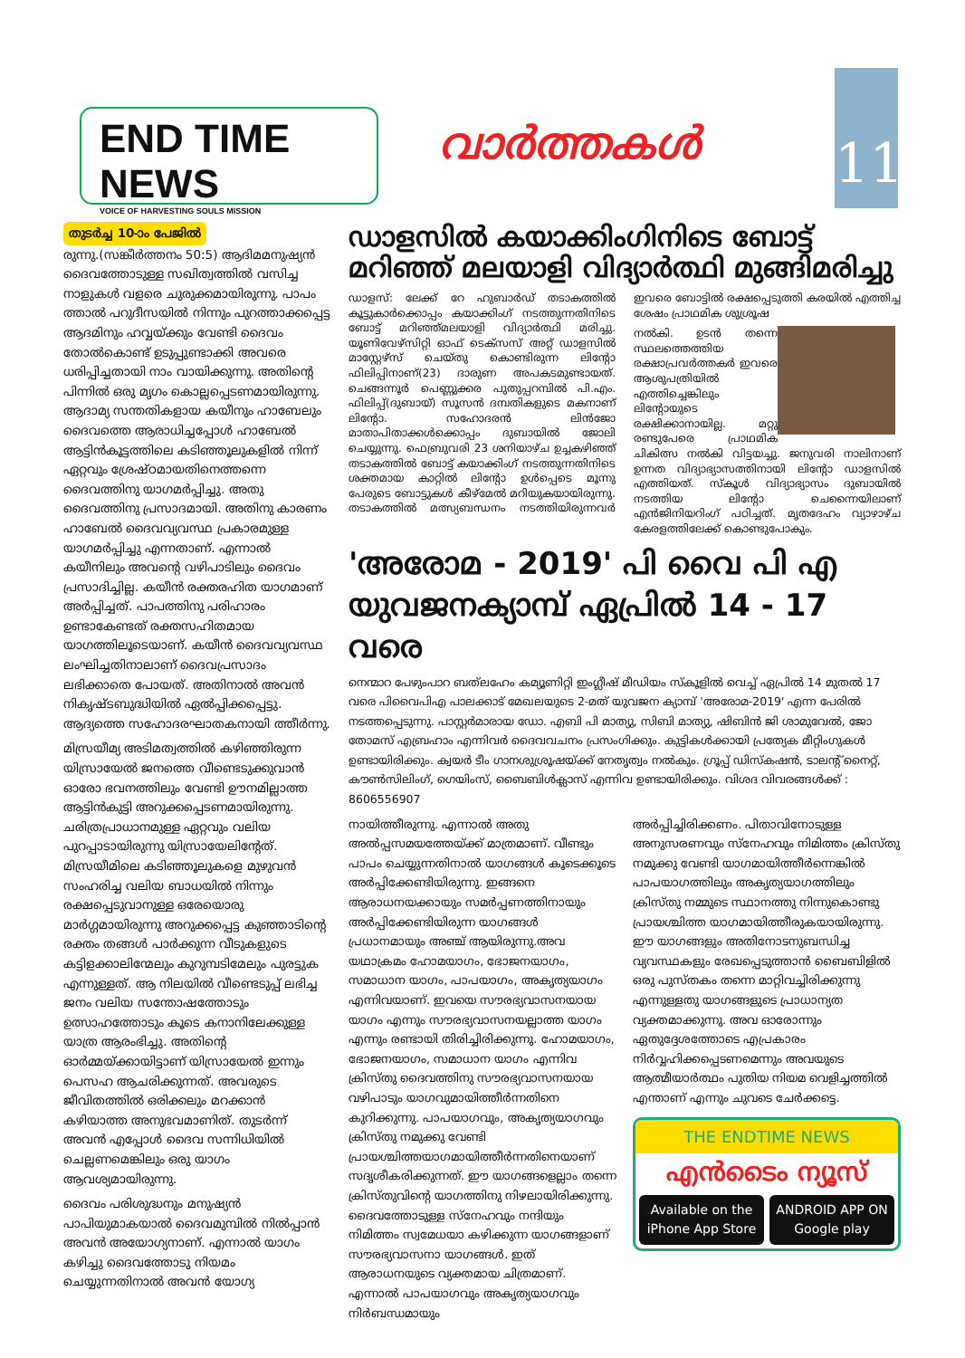END TIME NEWS
VOICE OF HARVESTING SOULS MISSION
വാർത്തകൾ
11
തുടർച്ച 10-ാം പേജിൽ
രുന്നു.(സങ്കീർത്തനം 50:5) ആദിമമനുഷ്യൻ ദൈവത്തോടുള്ള സഖിത്വത്തിൽ വസിച്ച നാളുകൾ വളരെ ചുരുക്കമായിരുന്നു. പാപം ത്താൽ പറുദീസയിൽ നിന്നും പുറത്താക്കപ്പെട്ട ആദമിനും ഹവ്വയ്ക്കും വേണ്ടി ദൈവം തോൽകൊണ്ട് ഉടുപ്പുണ്ടാക്കി അവരെ ധരിപ്പിച്ചതായി നാം വായിക്കുന്നു. അതിന്റെ പിന്നിൽ ഒരു മൃഗം കൊല്ലപ്പെടണമായിരുന്നു. ആദാമ്യ സന്തതികളായ കയീനും ഹാബേലും ദൈവത്തെ ആരാധിച്ചപ്പോൾ ഹാബേൽ ആട്ടിൻകൂട്ടത്തിലെ കടിഞ്ഞൂലുകളിൽ നിന്ന് ഏറ്റവും ശ്രേഷ്ഠമായതിനെത്തന്നെ ദൈവത്തിനു യാഗമർപ്പിച്ചു. അതു ദൈവത്തിനു പ്രസാദമായി. അതിനു കാരണം ഹാബേൽ ദൈവവ്യവസ്ഥ പ്രകാരമുള്ള യാഗമർപ്പിച്ചു എന്നതാണ്. എന്നാൽ കയീനിലും അവന്റെ വഴിപാടിലും ദൈവം പ്രസാദിച്ചില്ല. കയീൻ രക്തരഹിത യാഗമാണ് അർപ്പിച്ചത്. പാപത്തിനു പരിഹാരം ഉണ്ടാകേണ്ടത് രക്തസഹിതമായ യാഗത്തിലൂടെയാണ്. കയീൻ ദൈവവ്യവസ്ഥ ലംഘിച്ചതിനാലാണ് ദൈവപ്രസാദം ലഭിക്കാതെ പോയത്. അതിനാൽ അവൻ നികൃഷ്ടബുദ്ധിയിൽ ഏൽപ്പിക്കപ്പെട്ടു. ആദ്യത്തെ സഹോദരഘാതകനായി ത്തീർന്നു.
മിസ്രയീമ്യ അടിമത്വത്തിൽ കഴിഞ്ഞിരുന്ന യിസ്രായേൽ ജനത്തെ വീണ്ടെടുക്കുവാൻ ഓരോ ഭവനത്തിലും വേണ്ടി ഊനമില്ലാത്ത ആട്ടിൻകുട്ടി അറുക്കപ്പെടണമായിരുന്നു. ചരിത്രപ്രാധാനമുള്ള ഏറ്റവും വലിയ പുറപ്പാടായിരുന്നു യിസ്രായേലിന്റേത്. മിസ്രയീമിലെ കടിഞ്ഞൂലുകളെ മുഴുവൻ സംഹരിച്ച വലിയ ബാധയിൽ നിന്നും രക്ഷപ്പെടുവാനുള്ള ഒരേയൊരു മാർഗ്ഗമായിരുന്നു അറുക്കപ്പെട്ട കുഞ്ഞാടിന്റെ രക്തം തങ്ങൾ പാർക്കുന്ന വീടുകളുടെ കട്ടിളക്കാലിന്മേലും കുറുമ്പടിമേലും പുരട്ടുക എന്നുള്ളത്. ആ നിലയിൽ വീണ്ടെടുപ്പ് ലഭിച്ച ജനം വലിയ സന്തോഷത്തോടും ഉത്സാഹത്തോടും കൂടെ കനാനിലേക്കുള്ള യാത്ര ആരംഭിച്ചു. അതിന്റെ ഓർമ്മയ്ക്കായിട്ടാണ് യിസ്രായേൽ ഇന്നും പെസഹ ആചരിക്കുന്നത്. അവരുടെ ജീവിതത്തിൽ ഒരിക്കലും മറക്കാൻ കഴിയാത്ത അനുഭവമാണിത്. തുടർന്ന് അവൻ എപ്പോൾ ദൈവ സന്നിധിയിൽ ചെല്ലണമെങ്കിലും ഒരു യാഗം ആവശ്യമായിരുന്നു.
ദൈവം പരിശുദ്ധനും മനുഷ്യൻ പാപിയുമാകയാൽ ദൈവമുമ്പിൽ നിൽപ്പാൻ അവൻ അയോഗ്യനാണ്. എന്നാൽ യാഗം കഴിച്ചു ദൈവത്തോടു നിയമം ചെയ്യുന്നതിനാൽ അവൻ യോഗ്യ
ഡാളസിൽ കയാക്കിംഗിനിടെ ബോട്ട് മറിഞ്ഞ് മലയാളി വിദ്യാർത്ഥി മുങ്ങിമരിച്ചു
ഡാളസ്: ലേക്ക് റേ ഹുബാർഡ് തടാകത്തിൽ കൂട്ടുകാർക്കൊപ്പം കയാക്കിംഗ് നടത്തുന്നതിനിടെ ബോട്ട് മറിഞ്ഞ്മലയാളി വിദ്യാർത്ഥി മരിച്ചു. യൂണിവേഴ്സിറ്റി ഓഫ് ടെക്സസ് അറ്റ് ഡാളസിൽ മാസ്റ്റേഴ്സ് ചെയ്തു കൊണ്ടിരുന്ന ലിന്റോ ഫിലിപ്പിനാണ്(23) ദാരുണ അപകടമുണ്ടായത്. ചെങ്ങന്നൂർ പെണ്ണുക്കര പുതുപ്പറമ്പിൽ പി.എം. ഫിലിപ്പ്(ദുബായ്) സൂസൻ ദമ്പതികളുടെ മകനാണ് ലിന്റോ. സഹോദരൻ ലിൻജോ മാതാപിതാക്കൾക്കൊപ്പം ദുബായിൽ ജോലി ചെയ്യുന്നു. ഫെബ്രുവരി 23 ശനിയാഴ്ച ഉച്ചകഴിഞ്ഞ് തടാകത്തിൽ ബോട്ട് കയാക്കിംഗ് നടത്തുന്നതിനിടെ ശക്തമായ കാറ്റിൽ ലിന്റോ ഉൾപ്പെടെ മൂന്നു പേരുടെ ബോട്ടുകൾ കീഴ്മേൽ മറിയുകയായിരുന്നു. തടാകത്തിൽ മത്സ്യബന്ധനം നടത്തിയിരുന്നവർ ഇവരെ ബോട്ടിൽ രക്ഷപ്പെടുത്തി കരയിൽ എത്തിച്ച ശേഷം പ്രാഥമിക ശുശ്രൂഷ
നൽകി. ഉടൻ തന്നെ സ്ഥലത്തെത്തിയ രക്ഷാപ്രവർത്തകർ ഇവരെ ആശുപത്രിയിൽ എത്തിച്ചെങ്കിലും ലിന്റോയുടെ രക്ഷിക്കാനായില്ല. മറ്റു രണ്ടുപേരെ പ്രാഥമിക ചികിത്സ നൽകി വിട്ടയച്ചു. ജനുവരി നാലിനാണ് ഉന്നത വിദ്യാഭ്യാസത്തിനായി ലിന്റോ ഡാളസിൽ എത്തിയത്. സ്കൂൾ വിദ്യാഭ്യാസം ദുബായിൽ നടത്തിയ ലിന്റോ ചെന്നൈയിലാണ് എൻജിനിയറിംഗ് പഠിച്ചത്. മൃതദേഹം വ്യാഴാഴ്ച കേരളത്തിലേക്ക് കൊണ്ടുപോകും.
'അരോമ - 2019' പി വൈ പി എ യുവജനക്യാമ്പ് ഏപ്രിൽ 14 - 17 വരെ
നെന്മാറ പേഴുംപാറ ബത്‌ലഹേം കമ്യൂണിറ്റി ഇംഗ്ലീഷ് മീഡിയം സ്കൂളിൽ വെച്ച് ഏപ്രിൽ 14 മുതൽ 17 വരെ പിവൈപിഎ പാലക്കാട് മേഖലയുടെ 2-മത് യുവജന ക്യാമ്പ് 'അരോമ-2019' എന്ന പേരിൽ നടത്തപ്പെടുന്നു. പാസ്റ്റർമാരായ ഡോ. എബി പി മാത്യു, സിബി മാത്യു, ഷിബിൻ ജി ശാമുവേൽ, ജോ തോമസ് എബ്രഹാം എന്നിവർ ദൈവവചനം പ്രസംഗിക്കും. കുട്ടികൾക്കായി പ്രത്യേക മീറ്റിംഗുകൾ ഉണ്ടായിരിക്കും. ക്വയർ ടീം ഗാനശുശ്രൂഷയ്ക്ക് നേതൃത്വം നൽകും. ഗ്രൂപ്പ് ഡിസ്കഷൻ, ടാലന്റ് നൈറ്റ്, കൗൺസിലിംഗ്, ഗെയിംസ്, ബൈബിൾക്ലാസ് എന്നിവ ഉണ്ടായിരിക്കും. വിശദ വിവരങ്ങൾക്ക് : 8606556907
നായിത്തീരുന്നു. എന്നാൽ അതു അൽപ്പസമയത്തേയ്ക്ക് മാത്രമാണ്. വീണ്ടും പാപം ചെയ്യുന്നതിനാൽ യാഗങ്ങൾ കൂടെക്കൂടെ അർപ്പിക്കേണ്ടിയിരുന്നു. ഇങ്ങനെ ആരാധനയക്കായും സമർപ്പണത്തിനായും അർപ്പിക്കേണ്ടിയിരുന്ന യാഗങ്ങൾ പ്രധാനമായും അഞ്ച് ആയിരുന്നു.അവ യഥാക്രമം ഹോമയാഗം, ഭോജനയാഗം, സമാധാന യാഗം, പാപയാഗം, അകൃത്യയാഗം എന്നിവയാണ്. ഇവയെ സൗരഭ്യവാസനയായ യാഗം എന്നും സൗരഭ്യവാസനയല്ലാത്ത യാഗം എന്നും രണ്ടായി തിരിച്ചിരിക്കുന്നു. ഹോമയാഗം, ഭോജനയാഗം, സമാധാന യാഗം എന്നിവ ക്രിസ്തു ദൈവത്തിനു സൗരഭ്യവാസനയായ വഴിപാടും യാഗവുമായിത്തീർന്നതിനെ കുറിക്കുന്നു. പാപയാഗവും, അകൃത്യയാഗവും ക്രിസ്തു നമുക്കു വേണ്ടി പ്രായശ്ചിത്തയാഗമായിത്തീർന്നതിനെയാണ് സദൃശീകരിക്കുന്നത്. ഈ യാഗങ്ങളെല്ലാം തന്നെ ക്രിസ്തുവിന്റെ യാഗത്തിനു നിഴലായിരിക്കുന്നു. ദൈവത്തോടുള്ള സ്നേഹവും നന്ദിയും നിമിത്തം സ്വമേധയാ കഴിക്കുന്ന യാഗങ്ങളാണ് സൗരഭ്യവാസനാ യാഗങ്ങൾ. ഇത് ആരാധനയുടെ വ്യക്തമായ ചിത്രമാണ്. എന്നാൽ പാപയാഗവും അകൃത്യയാഗവും നിർബന്ധമായും
അർപ്പിച്ചിരിക്കണം. പിതാവിനോടുള്ള അനുസരണവും സ്നേഹവും നിമിത്തം ക്രിസ്തു നമുക്കു വേണ്ടി യാഗമായിത്തീർന്നെങ്കിൽ പാപയാഗത്തിലും അകൃത്യയാഗത്തിലും ക്രിസ്തു നമ്മുടെ സ്ഥാനത്തു നിന്നുകൊണ്ടു പ്രായശ്ചിത്ത യാഗമായിത്തീരുകയായിരുന്നു. ഈ യാഗങ്ങളും അതിനോടനുബന്ധിച്ച വ്യവസ്ഥകളും രേഖപ്പെടുത്താൻ ബൈബിളിൽ ഒരു പുസ്തകം തന്നെ മാറ്റിവച്ചിരിക്കുന്നു എന്നുള്ളതു യാഗങ്ങളുടെ പ്രാധാന്യത വ്യക്തമാക്കുന്നു. അവ ഓരോന്നും ഏതുദ്ദേശത്തോടെ എപ്രകാരം നിർവ്വഹിക്കപ്പെടണമെന്നും അവയുടെ ആത്മീയാർത്ഥം പുതിയ നിയമ വെളിച്ചത്തിൽ എന്താണ് എന്നും ചുവടെ ചേർക്കട്ടെ.
THE ENDTIME NEWS
എൻടൈം ന്യൂസ്
Available on the iPhone App Store ANDROID APP ON Google play